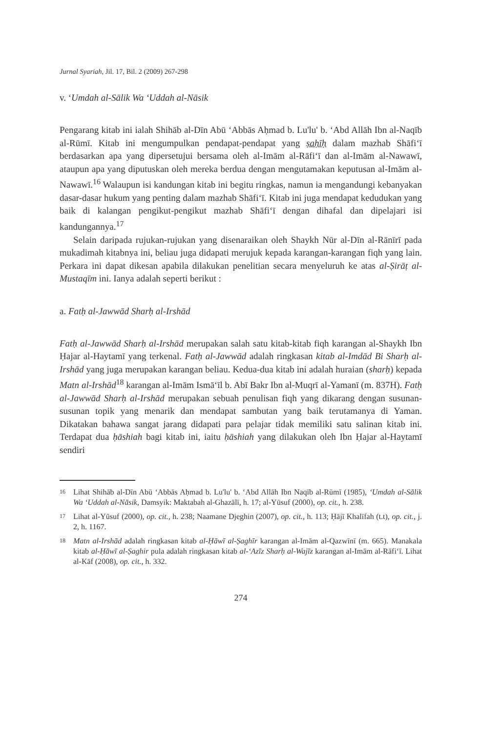Jurnal Syariah, Jil. 17, Bil. 2 (2009) 267-298
v. ‘Umdah al-Sālik Wa ‘Uddah al-Nāsik
Pengarang kitab ini ialah Shihāb al-Dīn Abū ‘Abbās Aḥmad b. Lu'lu' b. ‘Abd Allāh Ibn al-Naqīb al-Rūmī. Kitab ini mengumpulkan pendapat-pendapat yang ṣaḥīḥ dalam mazhab Shāfi‘ī berdasarkan apa yang dipersetujui bersama oleh al-Imām al-Rāfi‘ī dan al-Imām al-Nawawī, ataupun apa yang diputuskan oleh mereka berdua dengan mengutamakan keputusan al-Imām al-Nawawī.<sup>16</sup> Walaupun isi kandungan kitab ini begitu ringkas, namun ia mengandungi kebanyakan dasar-dasar hukum yang penting dalam mazhab Shāfi‘ī. Kitab ini juga mendapat kedudukan yang baik di kalangan pengikut-pengikut mazhab Shāfi‘ī dengan dihafal dan dipelajari isi kandungannya.<sup>17</sup>
Selain daripada rujukan-rujukan yang disenaraikan oleh Shaykh Nūr al-Dīn al-Rānīrī pada mukadimah kitabnya ini, beliau juga didapati merujuk kepada karangan-karangan fiqh yang lain. Perkara ini dapat dikesan apabila dilakukan penelitian secara menyeluruh ke atas al-Ṣirāṭ al-Mustaqīm ini. Ianya adalah seperti berikut :
a. Fatḥ al-Jawwād Sharḥ al-Irshād
Fatḥ al-Jawwād Sharḥ al-Irshād merupakan salah satu kitab-kitab fiqh karangan al-Shaykh Ibn Ḥajar al-Haytamī yang terkenal. Fatḥ al-Jawwād adalah ringkasan kitab al-Imdād Bi Sharḥ al-Irshād yang juga merupakan karangan beliau. Kedua-dua kitab ini adalah huraian (sharḥ) kepada Matn al-Irshād<sup>18</sup> karangan al-Imām Ismā‘īl b. Abī Bakr Ibn al-Muqrī al-Yamanī (m. 837H). Fatḥ al-Jawwād Sharḥ al-Irshād merupakan sebuah penulisan fiqh yang dikarang dengan susunan-susunan topik yang menarik dan mendapat sambutan yang baik terutamanya di Yaman. Dikatakan bahawa sangat jarang didapati para pelajar tidak memiliki satu salinan kitab ini. Terdapat dua ḥāshiah bagi kitab ini, iaitu ḥāshiah yang dilakukan oleh Ibn Ḥajar al-Haytamī sendiri
16
Lihat Shihāb al-Dīn Abū ‘Abbās Aḥmad b. Lu'lu' b. ‘Abd Allāh Ibn Naqīb al-Rūmī (1985), ‘Umdah al-Sālik Wa ‘Uddah al-Nāsik, Damsyik: Maktabah al-Ghazālī, h. 17; al-Yūsuf (2000), op. cit., h. 238.
17
Lihat al-Yūsuf (2000), op. cit., h. 238; Naamane Djeghin (2007), op. cit., h. 113; Ḥājī Khalīfah (t.t), op. cit., j. 2, h. 1167.
18
Matn al-Irshād adalah ringkasan kitab al-Ḥāwī al-Ṣaghīr karangan al-Imām al-Qazwīnī (m. 665). Manakala kitab al-Ḥāwī al-Ṣaghir pula adalah ringkasan kitab al-‘Azīz Sharḥ al-Wajīz karangan al-Imām al-Rāfi‘ī. Lihat al-Kāf (2008), op. cit., h. 332.
274